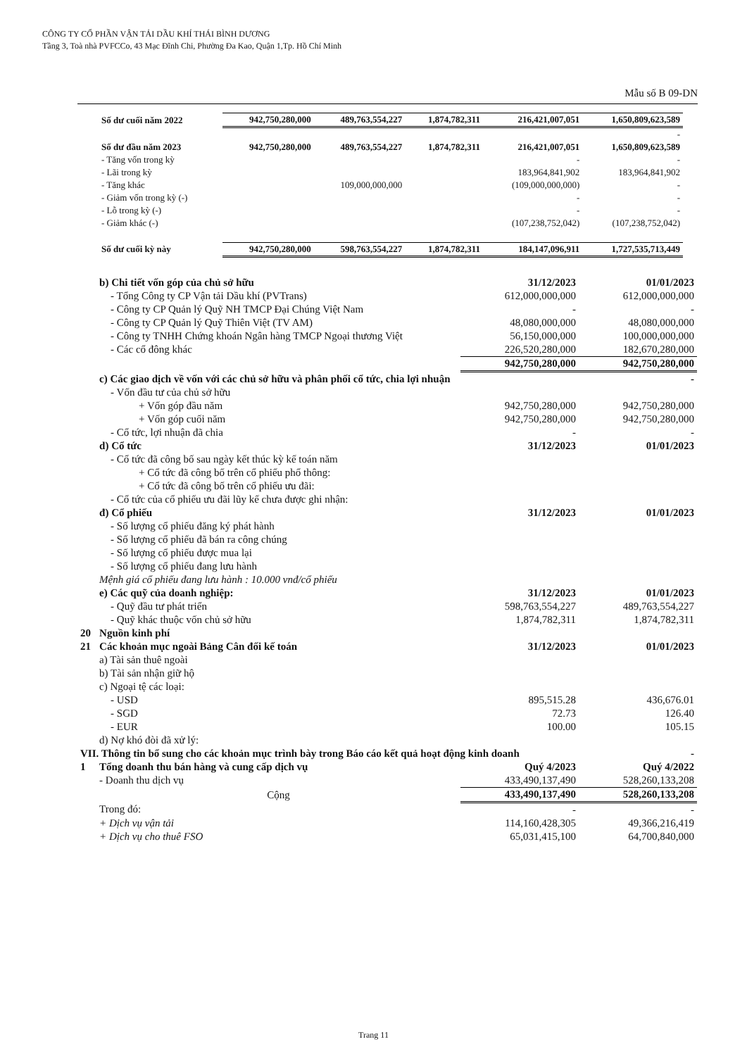CÔNG TY CỔ PHẦN VẬN TẢI DẦU KHÍ THÁI BÌNH DƯƠNG
Tầng 3, Toà nhà PVFCCo, 43 Mạc Đĩnh Chi, Phường Đa Kao, Quận 1,Tp. Hồ Chí Minh
Mẫu số B 09-DN
| Số dư cuối năm 2022 | 942,750,280,000 | 489,763,554,227 | 1,874,782,311 | 216,421,007,051 | 1,650,809,623,589 |
| | | | | | - |
| Số dư đầu năm 2023 | 942,750,280,000 | 489,763,554,227 | 1,874,782,311 | 216,421,007,051 | 1,650,809,623,589 |
| - Tăng vốn trong kỳ | | | | - | - |
| - Lãi trong kỳ | | | | 183,964,841,902 | 183,964,841,902 |
| - Tăng khác | | 109,000,000,000 | | (109,000,000,000) | - |
| - Giảm vốn trong kỳ (-) | | | | - | - |
| - Lỗ trong kỳ (-) | | | | - | - |
| - Giảm khác (-) | | | | (107,238,752,042) | (107,238,752,042) |
| Số dư cuối kỳ này | 942,750,280,000 | 598,763,554,227 | 1,874,782,311 | 184,147,096,911 | 1,727,535,713,449 |
| | b) Chi tiết vốn góp của chủ sở hữu | 31/12/2023 | 01/01/2023 |
| | - Tổng Công ty CP Vận tải Dầu khí (PVTrans) | 612,000,000,000 | 612,000,000,000 |
| | - Công ty CP Quản lý Quỹ NH TMCP Đại Chúng Việt Nam | - | - |
| | - Công ty CP Quản lý Quỹ Thiên Việt (TV AM) | 48,080,000,000 | 48,080,000,000 |
| | - Công ty TNHH Chứng khoán Ngân hàng TMCP Ngoại thương Việt | 56,150,000,000 | 100,000,000,000 |
| | - Các cổ đông khác | 226,520,280,000 | 182,670,280,000 |
| | | 942,750,280,000 | 942,750,280,000 |
| | c) Các giao dịch về vốn với các chủ sở hữu và phân phối cổ tức, chia lợi nhuận | | - |
| | - Vốn đầu tư của chủ sở hữu | | |
| | + Vốn góp đầu năm | 942,750,280,000 | 942,750,280,000 |
| | + Vốn góp cuối năm | 942,750,280,000 | 942,750,280,000 |
| | - Cổ tức, lợi nhuận đã chia | - | - |
| | d) Cổ tức | 31/12/2023 | 01/01/2023 |
| | - Cổ tức đã công bố sau ngày kết thúc kỳ kế toán năm | | |
| | + Cổ tức đã công bố trên cổ phiếu phổ thông: | | |
| | + Cổ tức đã công bố trên cổ phiếu ưu đãi: | | |
| | - Cổ tức của cổ phiếu ưu đãi lũy kế chưa được ghi nhận: | | |
| | đ) Cổ phiếu | 31/12/2023 | 01/01/2023 |
| | - Số lượng cổ phiếu đăng ký phát hành | | |
| | - Số lượng cổ phiếu đã bán ra công chúng | | |
| | - Số lượng cổ phiếu được mua lại | | |
| | - Số lượng cổ phiếu đang lưu hành | | |
| | Mệnh giá cổ phiếu đang lưu hành : 10.000 vnđ/cổ phiếu | | |
| | e) Các quỹ của doanh nghiệp: | 31/12/2023 | 01/01/2023 |
| | - Quỹ đầu tư phát triển | 598,763,554,227 | 489,763,554,227 |
| | - Quỹ khác thuộc vốn chủ sở hữu | 1,874,782,311 | 1,874,782,311 |
| 20 | Nguồn kinh phí | | |
| 21 | Các khoản mục ngoài Bảng Cân đối kế toán | 31/12/2023 | 01/01/2023 |
| | a) Tài sản thuê ngoài | | |
| | b) Tài sản nhận giữ hộ | | |
| | c) Ngoại tệ các loại: | | |
| | - USD | 895,515.28 | 436,676.01 |
| | - SGD | 72.73 | 126.40 |
| | - EUR | 100.00 | 105.15 |
| | d) Nợ khó đòi đã xử lý: | | |
| VII. Thông tin bổ sung cho các khoản mục trình bày trong Báo cáo kết quả hoạt động kinh doanh | | | - |
| 1 | Tổng doanh thu bán hàng và cung cấp dịch vụ | Quý 4/2023 | Quý 4/2022 |
| | - Doanh thu dịch vụ | 433,490,137,490 | 528,260,133,208 |
| | Cộng | 433,490,137,490 | 528,260,133,208 |
| | Trong đó: | - | - |
| | + Dịch vụ vận tải | 114,160,428,305 | 49,366,216,419 |
| | + Dịch vụ cho thuê FSO | 65,031,415,100 | 64,700,840,000 |
Trang 11